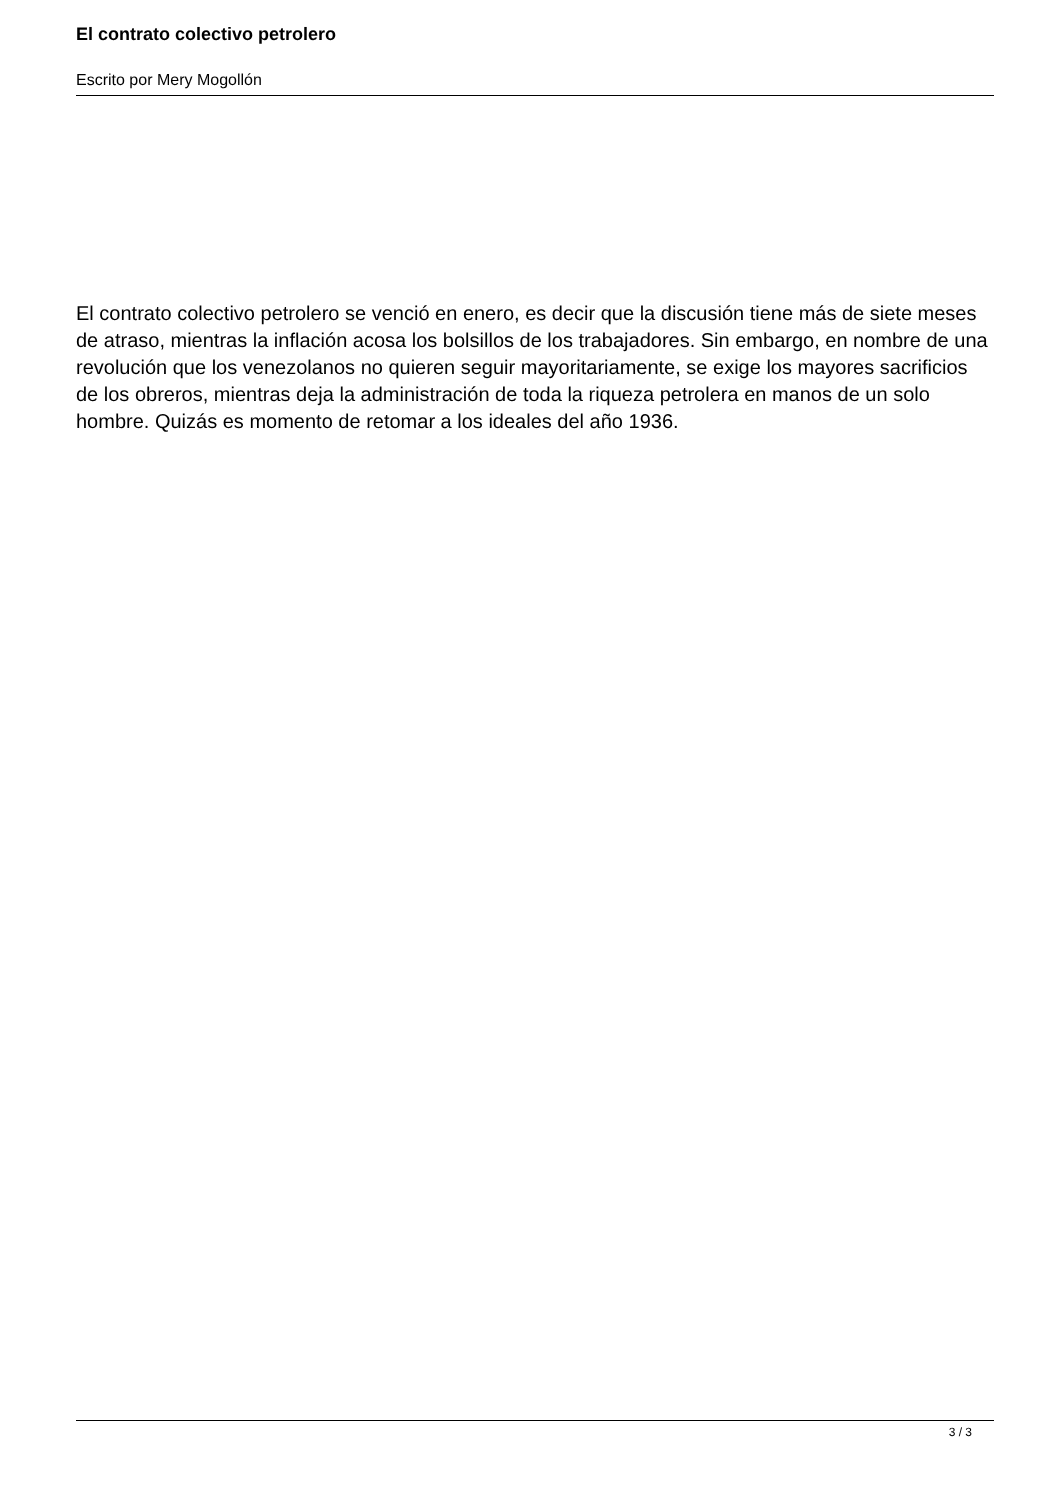El contrato colectivo petrolero
Escrito por Mery Mogollón
El contrato colectivo petrolero se venció en enero, es decir que la discusión tiene más de siete meses de atraso, mientras la inflación acosa los bolsillos de los trabajadores. Sin embargo, en nombre de una revolución que los venezolanos no quieren seguir mayoritariamente, se exige los mayores sacrificios de los obreros, mientras deja la administración de toda la riqueza petrolera en manos de un solo hombre. Quizás es momento de retomar a los ideales del año 1936.
3 / 3